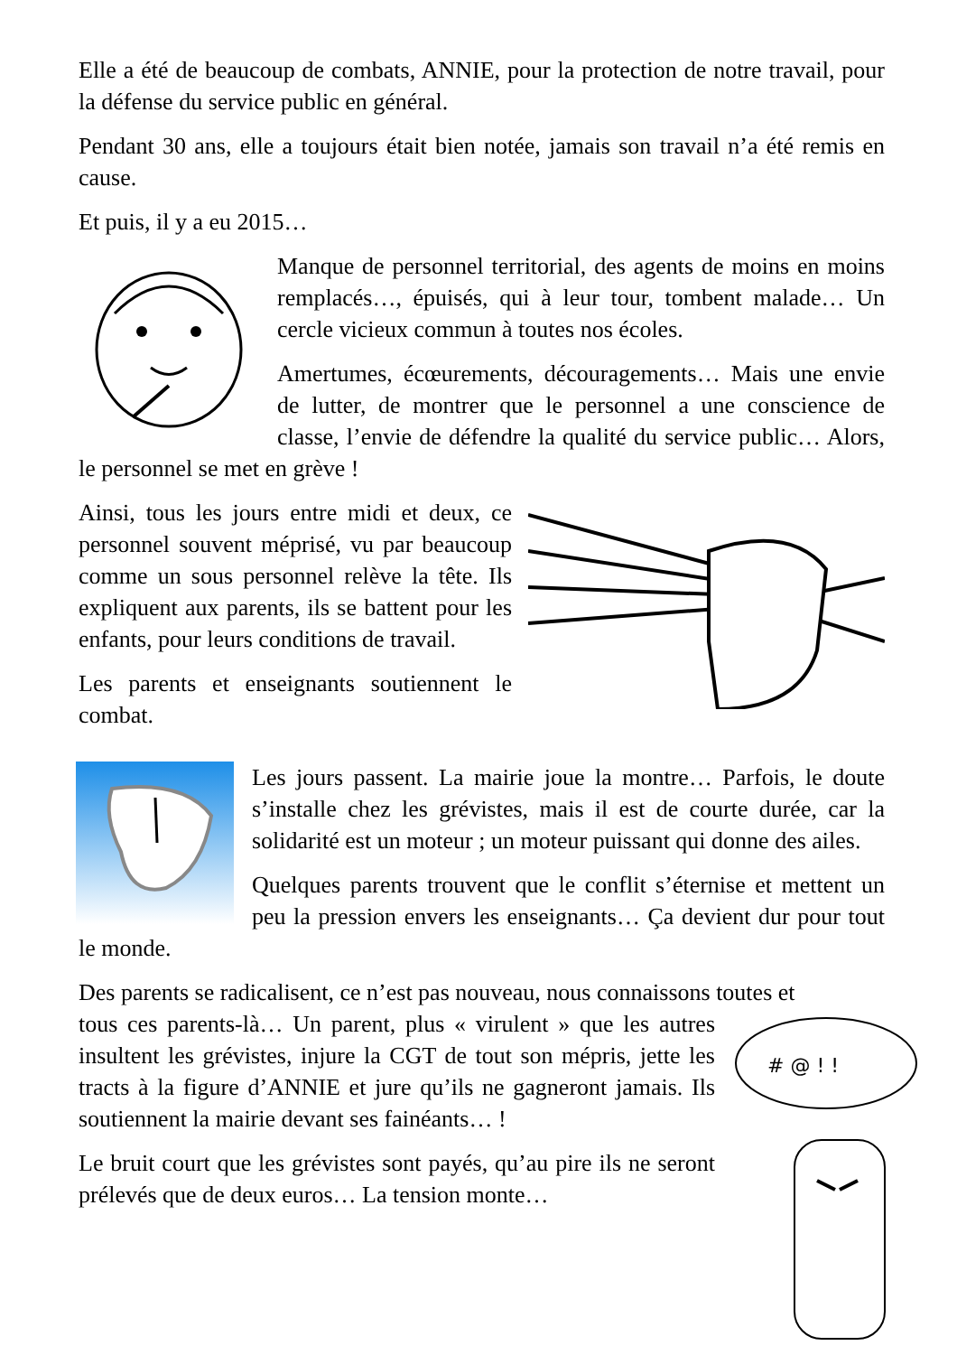Elle a été de beaucoup de combats, ANNIE, pour la protection de notre travail, pour la défense du service public en général.
Pendant 30 ans, elle a toujours était bien notée, jamais son travail n’a été remis en cause.
Et puis, il y a eu 2015…
Manque de personnel territorial, des agents de moins en moins remplacés…, épuisés, qui à leur tour, tombent malade… Un cercle vicieux commun à toutes nos écoles.
Amertumes, écœurements, découragements… Mais une envie de lutter, de montrer que le personnel a une conscience de classe, l’envie de défendre la qualité du service public… Alors, le personnel se met en grève !
Ainsi, tous les jours entre midi et deux, ce personnel souvent méprisé, vu par beaucoup comme un sous personnel relève la tête. Ils expliquent aux parents, ils se battent pour les enfants, pour leurs conditions de travail.
Les parents et enseignants soutiennent le combat.
Les jours passent. La mairie joue la montre… Parfois, le doute s’installe chez les grévistes, mais il est de courte durée, car la solidarité est un moteur ; un moteur puissant qui donne des ailes.
Quelques parents trouvent que le conflit s’éternise et mettent un peu la pression envers les enseignants… Ça devient dur pour tout le monde.
Des parents se radicalisent, ce n’est pas nouveau, nous connaissons toutes et
# @ ! !
tous ces parents-là… Un parent, plus « virulent » que les autres insultent les grévistes, injure la CGT de tout son mépris, jette les tracts à la figure d’ANNIE et jure qu’ils ne gagneront jamais. Ils soutiennent la mairie devant ses fainéants… !
Le bruit court que les grévistes sont payés, qu’au pire ils ne seront prélevés que de deux euros… La tension monte…